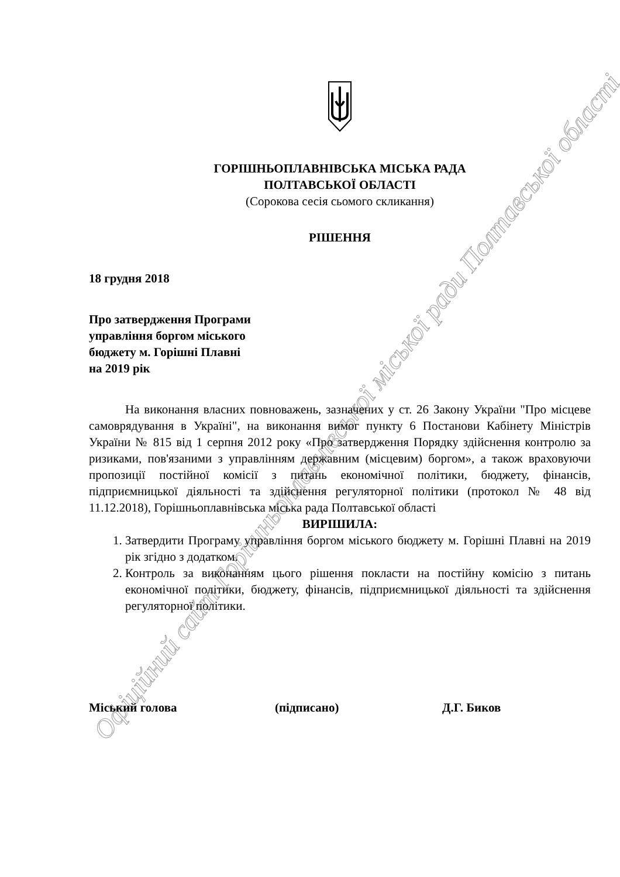Офіційний сайт Горішньоплавнівської міської ради Полтавської області
ГОРІШНЬОПЛАВНІВСЬКА МІСЬКА РАДА
ПОЛТАВСЬКОЇ ОБЛАСТІ
(Сорокова сесія сьомого скликання)
РІШЕННЯ
18 грудня 2018
Про затвердження Програми
управління боргом міського
бюджету м. Горішні Плавні
на 2019 рік
На виконання власних повноважень, зазначених у ст. 26 Закону України "Про місцеве самоврядування в Україні", на виконання вимог пункту 6 Постанови Кабінету Міністрів України № 815 від 1 серпня 2012 року «Про затвердження Порядку здійснення контролю за ризиками, пов'язаними з управлінням державним (місцевим) боргом», а також враховуючи пропозиції постійної комісії з питань економічної політики, бюджету, фінансів, підприємницької діяльності та здійснення регуляторної політики (протокол № 48 від 11.12.2018), Горішньоплавнівська міська рада Полтавської області
ВИРІШИЛА:
1. Затвердити Програму управління боргом міського бюджету м. Горішні Плавні на 2019 рік згідно з додатком.
2. Контроль за виконанням цього рішення покласти на постійну комісію з питань економічної політики, бюджету, фінансів, підприємницької діяльності та здійснення регуляторної політики.
Міський голова (підписано) Д.Г. Биков